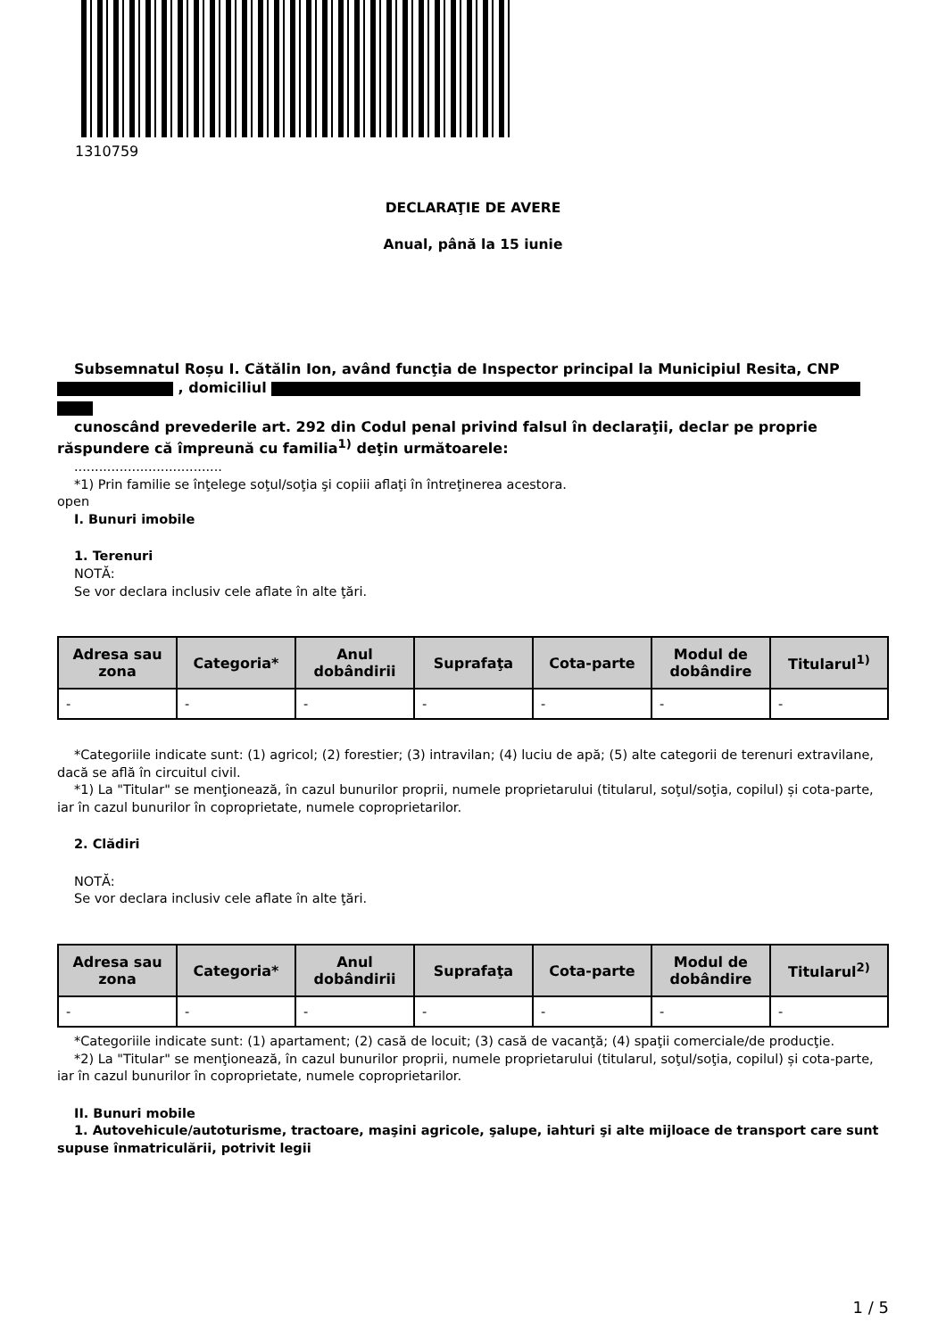1310759
DECLARAŢIE DE AVERE
Anual, până la 15 iunie
Subsemnatul Roșu I. Cătălin Ion, având funcţia de Inspector principal la Municipiul Resita, CNP , domiciliul
cunoscând prevederile art. 292 din Codul penal privind falsul în declaraţii, declar pe proprie răspundere că împreună cu familia<sup>1)</sup> deţin următoarele:
....................................
*1) Prin familie se înţelege soţul/soţia şi copiii aflaţi în întreţinerea acestora.
open
I. Bunuri imobile
1. Terenuri
NOTĂ:
Se vor declara inclusiv cele aflate în alte ţări.
| Adresa sau zona | Categoria* | Anul dobândirii | Suprafaţa | Cota-parte | Modul de dobândire | Titularul<sup>1)</sup> |
| --- | --- | --- | --- | --- | --- | --- |
| - | - | - | - | - | - | - |
*Categoriile indicate sunt: (1) agricol; (2) forestier; (3) intravilan; (4) luciu de apă; (5) alte categorii de terenuri extravilane, dacă se află în circuitul civil.
*1) La "Titular" se menţionează, în cazul bunurilor proprii, numele proprietarului (titularul, soţul/soţia, copilul) și cota-parte, iar în cazul bunurilor în coproprietate, numele coproprietarilor.
2. Clădiri
NOTĂ:
Se vor declara inclusiv cele aflate în alte ţări.
| Adresa sau zona | Categoria* | Anul dobândirii | Suprafaţa | Cota-parte | Modul de dobândire | Titularul<sup>2)</sup> |
| --- | --- | --- | --- | --- | --- | --- |
| - | - | - | - | - | - | - |
*Categoriile indicate sunt: (1) apartament; (2) casă de locuit; (3) casă de vacanţă; (4) spaţii comerciale/de producţie.
*2) La "Titular" se menţionează, în cazul bunurilor proprii, numele proprietarului (titularul, soţul/soţia, copilul) și cota-parte, iar în cazul bunurilor în coproprietate, numele coproprietarilor.
II. Bunuri mobile
1. Autovehicule/autoturisme, tractoare, maşini agricole, şalupe, iahturi şi alte mijloace de transport care sunt supuse înmatriculării, potrivit legii
1 / 5